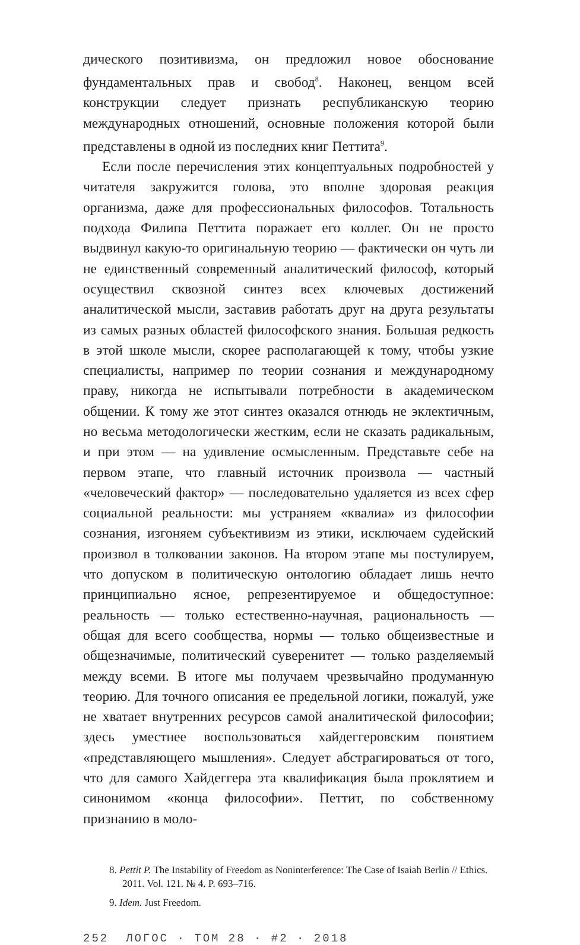дического позитивизма, он предложил новое обоснование фундаментальных прав и свобод<sup>8</sup>. Наконец, венцом всей конструкции следует признать республиканскую теорию международных отношений, основные положения которой были представлены в одной из последних книг Петтита<sup>9</sup>.
Если после перечисления этих концептуальных подробностей у читателя закружится голова, это вполне здоровая реакция организма, даже для профессиональных философов. Тотальность подхода Филипа Петтита поражает его коллег. Он не просто выдвинул какую-то оригинальную теорию — фактически он чуть ли не единственный современный аналитический философ, который осуществил сквозной синтез всех ключевых достижений аналитической мысли, заставив работать друг на друга результаты из самых разных областей философского знания. Большая редкость в этой школе мысли, скорее располагающей к тому, чтобы узкие специалисты, например по теории сознания и международному праву, никогда не испытывали потребности в академическом общении. К тому же этот синтез оказался отнюдь не эклектичным, но весьма методологически жестким, если не сказать радикальным, и при этом — на удивление осмысленным. Представьте себе на первом этапе, что главный источник произвола — частный «человеческий фактор» — последовательно удаляется из всех сфер социальной реальности: мы устраняем «квалиа» из философии сознания, изгоняем субъективизм из этики, исключаем судейский произвол в толковании законов. На втором этапе мы постулируем, что допуском в политическую онтологию обладает лишь нечто принципиально ясное, репрезентируемое и общедоступное: реальность — только естественно-научная, рациональность — общая для всего сообщества, нормы — только общеизвестные и общезначимые, политический суверенитет — только разделяемый между всеми. В итоге мы получаем чрезвычайно продуманную теорию. Для точного описания ее предельной логики, пожалуй, уже не хватает внутренних ресурсов самой аналитической философии; здесь уместнее воспользоваться хайдеггеровским понятием «представляющего мышления». Следует абстрагироваться от того, что для самого Хайдеггера эта квалификация была проклятием и синонимом «конца философии». Петтит, по собственному признанию в моло-
8. Pettit P. The Instability of Freedom as Noninterference: The Case of Isaiah Berlin // Ethics. 2011. Vol. 121. № 4. P. 693–716.
9. Idem. Just Freedom.
252 ЛОГОС · ТОМ 28 · #2 · 2018